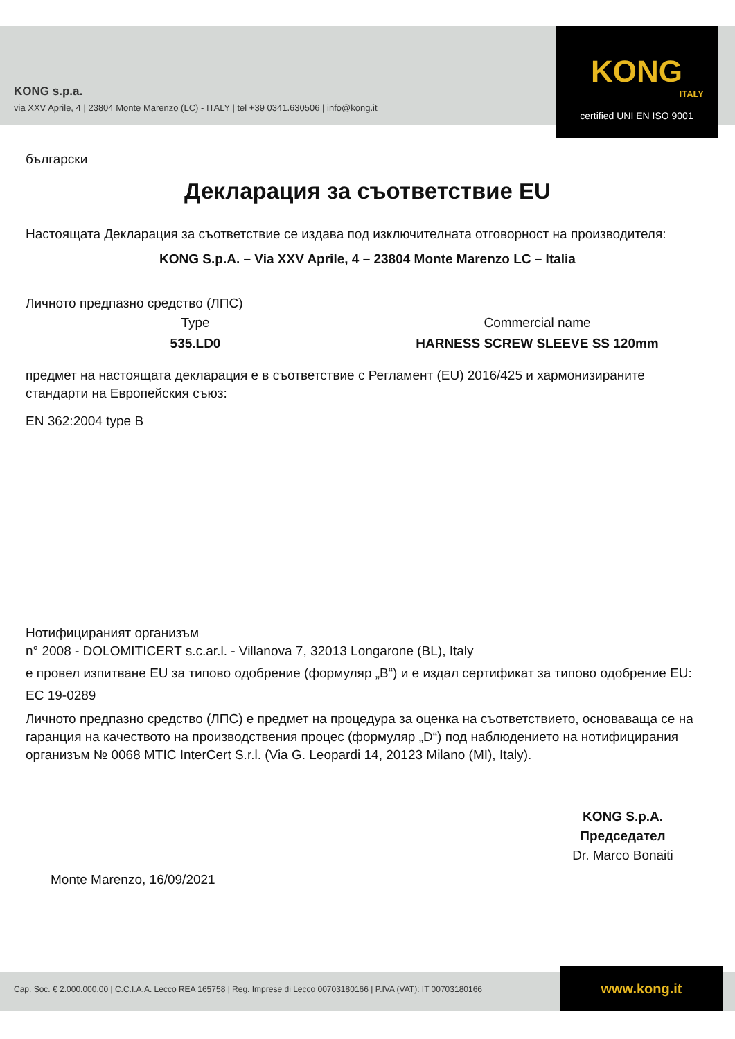KONG
ITALY
certified UNI EN ISO 9001
KONG s.p.a.
via XXV Aprile, 4 | 23804 Monte Marenzo (LC) - ITALY | tel +39 0341.630506 | info@kong.it
български
Декларация за съответствие EU
Настоящата Декларация за съответствие се издава под изключителната отговорност на производителя:
KONG S.p.A. – Via XXV Aprile, 4 – 23804 Monte Marenzo LC – Italia
Личното предпазно средство (ЛПС)
Type
535.LD0
Commercial name
HARNESS SCREW SLEEVE SS 120mm
предмет на настоящата декларация е в съответствие с Регламент (EU) 2016/425 и хармонизираните стандарти на Европейския съюз:
EN 362:2004 type B
Нотифицираният организъм
n° 2008 - DOLOMITICERT s.c.ar.l. - Villanova 7, 32013 Longarone (BL), Italy
е провел изпитване EU за типово одобрение (формуляр „B“) и е издал сертификат за типово одобрение EU:
EC 19-0289
Личното предпазно средство (ЛПС) е предмет на процедура за оценка на съответствието, основаваща се на гаранция на качеството на производствения процес (формуляр „D“) под наблюдението на нотифицирания организъм № 0068 MTIC InterCert S.r.l. (Via G. Leopardi 14, 20123 Milano (MI), Italy).
Monte Marenzo, 16/09/2021
KONG S.p.A.
Председател
Dr. Marco Bonaiti
Cap. Soc. € 2.000.000,00 | C.C.I.A.A. Lecco REA 165758 | Reg. Imprese di Lecco 00703180166 | P.IVA (VAT): IT 00703180166
www.kong.it